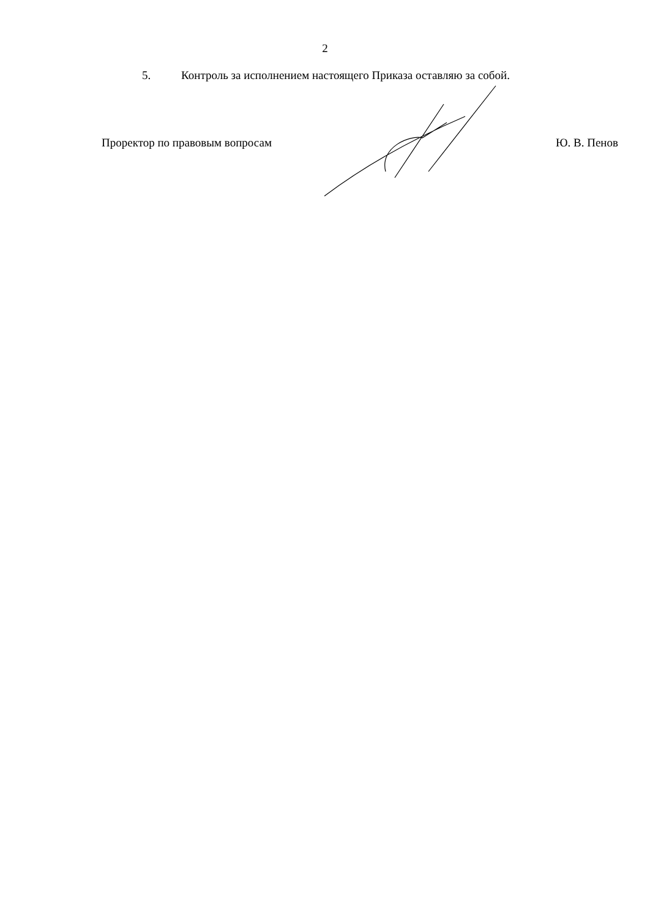2
5. Контроль за исполнением настоящего Приказа оставляю за собой.
Проректор по правовым вопросам Ю. В. Пенов